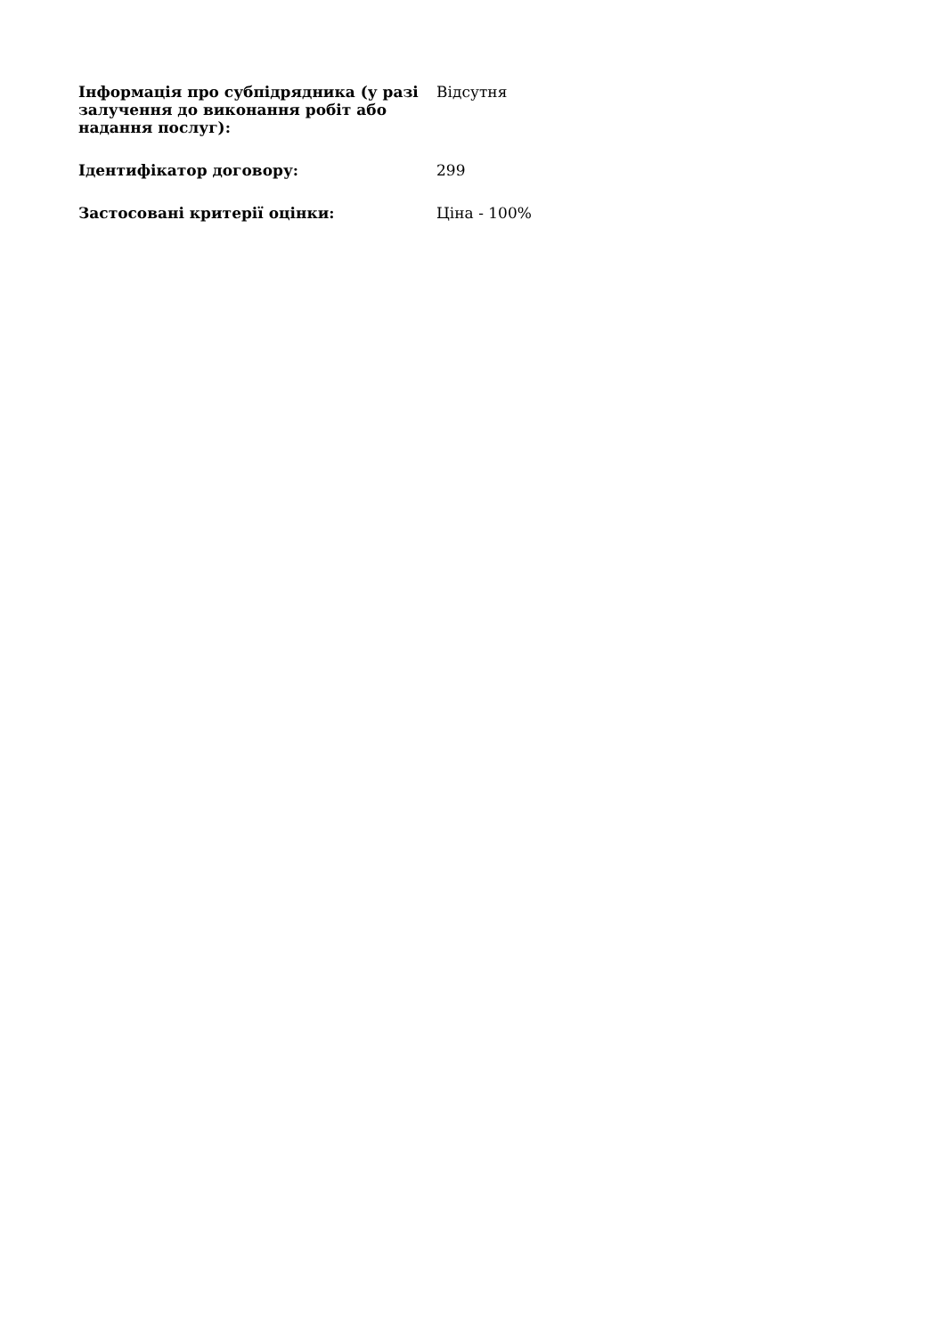| Інформація про субпідрядника (у разі залучення до виконання робіт або надання послуг): | Відсутня |
| Ідентифікатор договору: | 299 |
| Застосовані критерії оцінки: | Ціна - 100% |